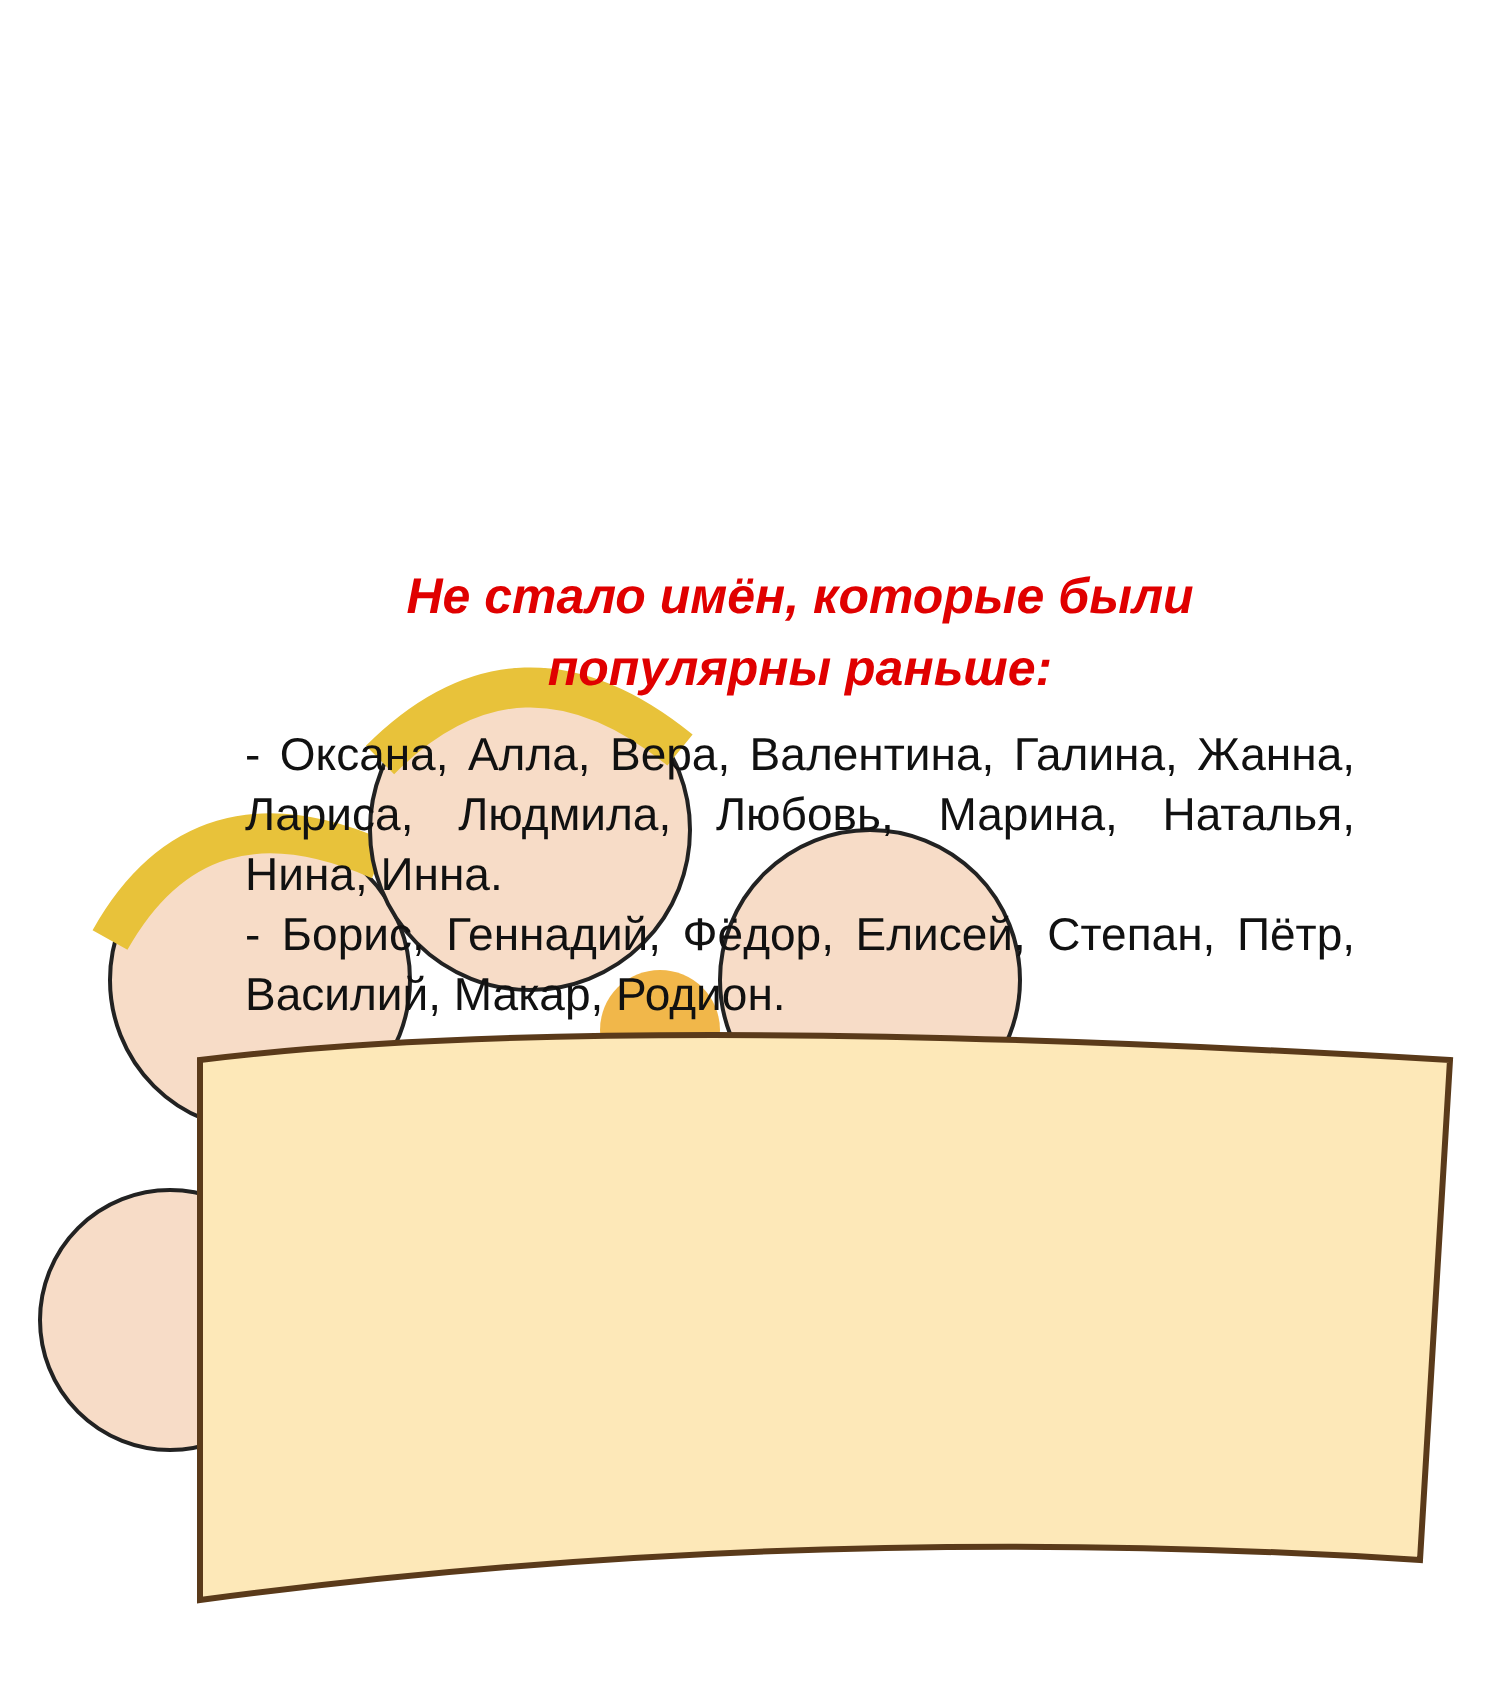Не стало имён, которые были
популярны раньше:
- Оксана, Алла, Вера, Валентина, Галина, Жанна, Лариса, Людмила, Любовь, Марина, Наталья, Нина, Инна.
- Борис, Геннадий, Фёдор, Елисей, Степан, Пётр, Василий, Макар, Родион.